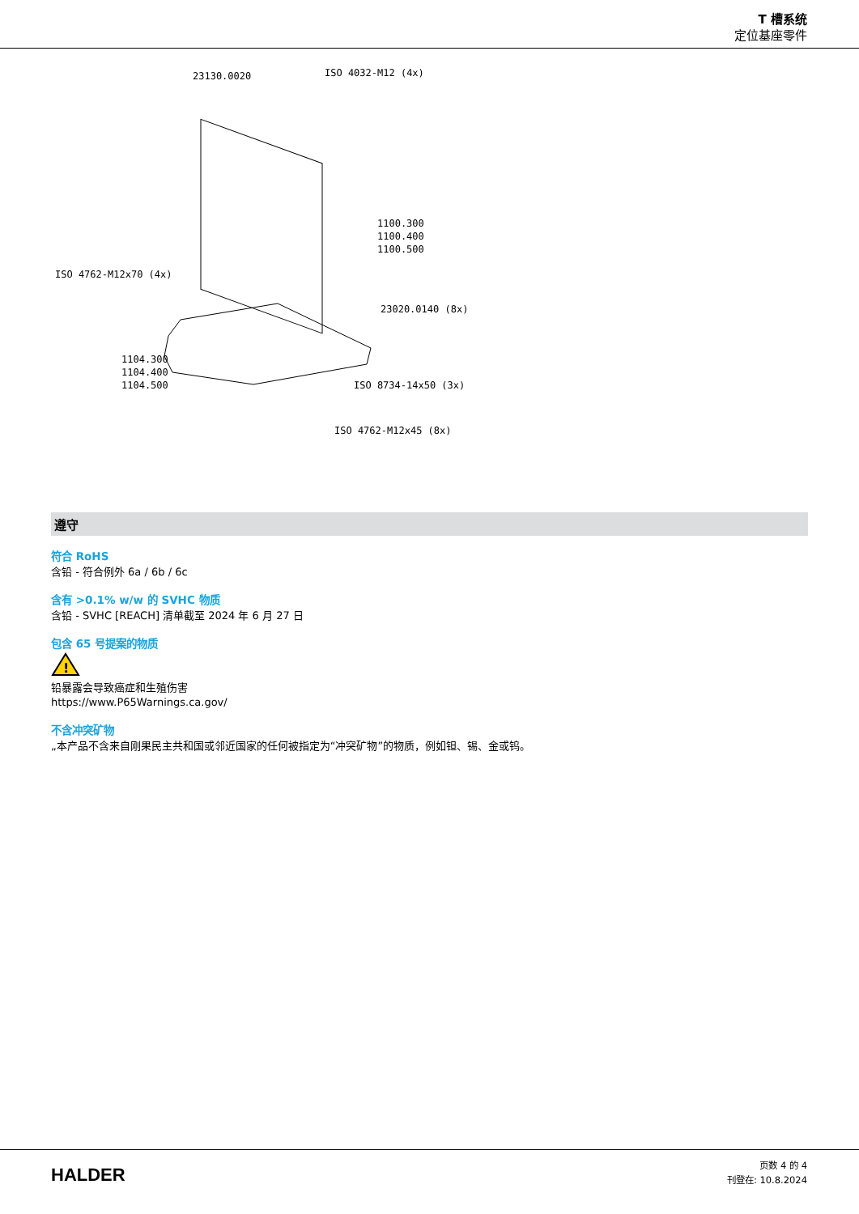T 槽系统
定位基座零件
23130.0020
ISO 4032-M12 (4x)
1100.300
1100.400
1100.500
ISO 4762-M12x70 (4x)
23020.0140 (8x)
1104.300
1104.400
1104.500
ISO 8734-14x50 (3x)
ISO 4762-M12x45 (8x)
遵守
符合 RoHS
含铅 - 符合例外 6a / 6b / 6c
含有 >0.1% w/w 的 SVHC 物质
含铅 - SVHC [REACH] 清单截至 2024 年 6 月 27 日
包含 65 号提案的物质
!
铅暴露会导致癌症和生殖伤害
https://www.P65Warnings.ca.gov/
不含冲突矿物
„本产品不含来自刚果民主共和国或邻近国家的任何被指定为“冲突矿物”的物质，例如钽、锡、金或钨。
HALDER
页数 4 的 4
刊登在: 10.8.2024